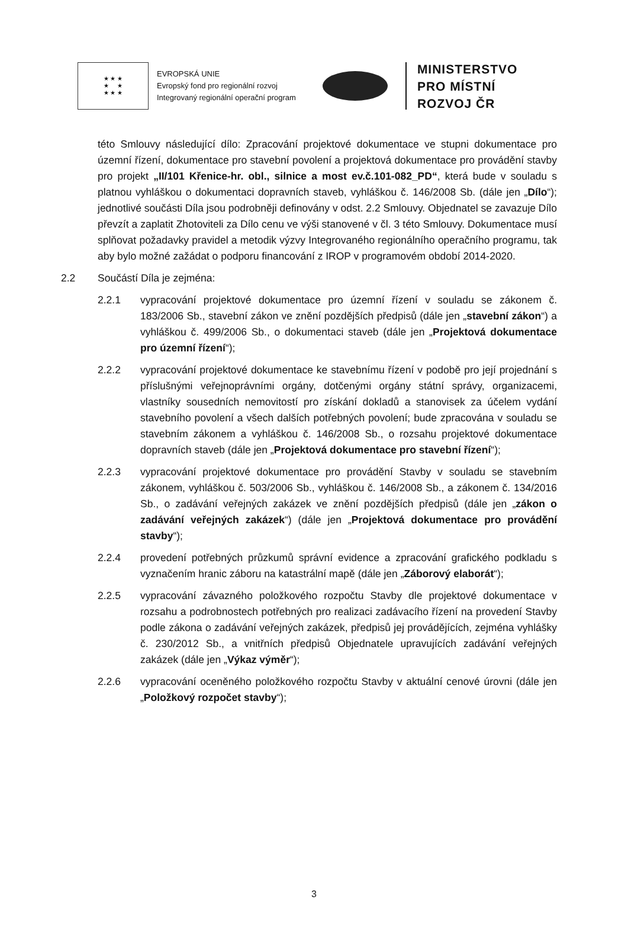★ ★ ★
★ ★
★ ★ ★
EVROPSKÁ UNIE
Evropský fond pro regionální rozvoj
Integrovaný regionální operační program
MINISTERSTVO
PRO MÍSTNÍ
ROZVOJ ČR
této Smlouvy následující dílo: Zpracování projektové dokumentace ve stupni dokumentace pro územní řízení, dokumentace pro stavební povolení a projektová dokumentace pro provádění stavby pro projekt „II/101 Křenice-hr. obl., silnice a most ev.č.101-082_PD“, která bude v souladu s platnou vyhláškou o dokumentaci dopravních staveb, vyhláškou č. 146/2008 Sb. (dále jen „Dílo“); jednotlivé součásti Díla jsou podrobněji definovány v odst. 2.2 Smlouvy. Objednatel se zavazuje Dílo převzít a zaplatit Zhotoviteli za Dílo cenu ve výši stanovené v čl. 3 této Smlouvy. Dokumentace musí splňovat požadavky pravidel a metodik výzvy Integrovaného regionálního operačního programu, tak aby bylo možné zažádat o podporu financování z IROP v programovém období 2014-2020.
2.2 Součástí Díla je zejména:
2.2.1 vypracování projektové dokumentace pro územní řízení v souladu se zákonem č. 183/2006 Sb., stavební zákon ve znění pozdějších předpisů (dále jen „stavební zákon“) a vyhláškou č. 499/2006 Sb., o dokumentaci staveb (dále jen „Projektová dokumentace pro územní řízení“);
2.2.2 vypracování projektové dokumentace ke stavebnímu řízení v podobě pro její projednání s příslušnými veřejnoprávními orgány, dotčenými orgány státní správy, organizacemi, vlastníky sousedních nemovitostí pro získání dokladů a stanovisek za účelem vydání stavebního povolení a všech dalších potřebných povolení; bude zpracována v souladu se stavebním zákonem a vyhláškou č. 146/2008 Sb., o rozsahu projektové dokumentace dopravních staveb (dále jen „Projektová dokumentace pro stavební řízení“);
2.2.3 vypracování projektové dokumentace pro provádění Stavby v souladu se stavebním zákonem, vyhláškou č. 503/2006 Sb., vyhláškou č. 146/2008 Sb., a zákonem č. 134/2016 Sb., o zadávání veřejných zakázek ve znění pozdějších předpisů (dále jen „zákon o zadávání veřejných zakázek“) (dále jen „Projektová dokumentace pro provádění stavby“);
2.2.4 provedení potřebných průzkumů správní evidence a zpracování grafického podkladu s vyznačením hranic záboru na katastrální mapě (dále jen „Záborový elaborát“);
2.2.5 vypracování závazného položkového rozpočtu Stavby dle projektové dokumentace v rozsahu a podrobnostech potřebných pro realizaci zadávacího řízení na provedení Stavby podle zákona o zadávání veřejných zakázek, předpisů jej provádějících, zejména vyhlášky č. 230/2012 Sb., a vnitřních předpisů Objednatele upravujících zadávání veřejných zakázek (dále jen „Výkaz výměr“);
2.2.6 vypracování oceněného položkového rozpočtu Stavby v aktuální cenové úrovni (dále jen „Položkový rozpočet stavby“);
3